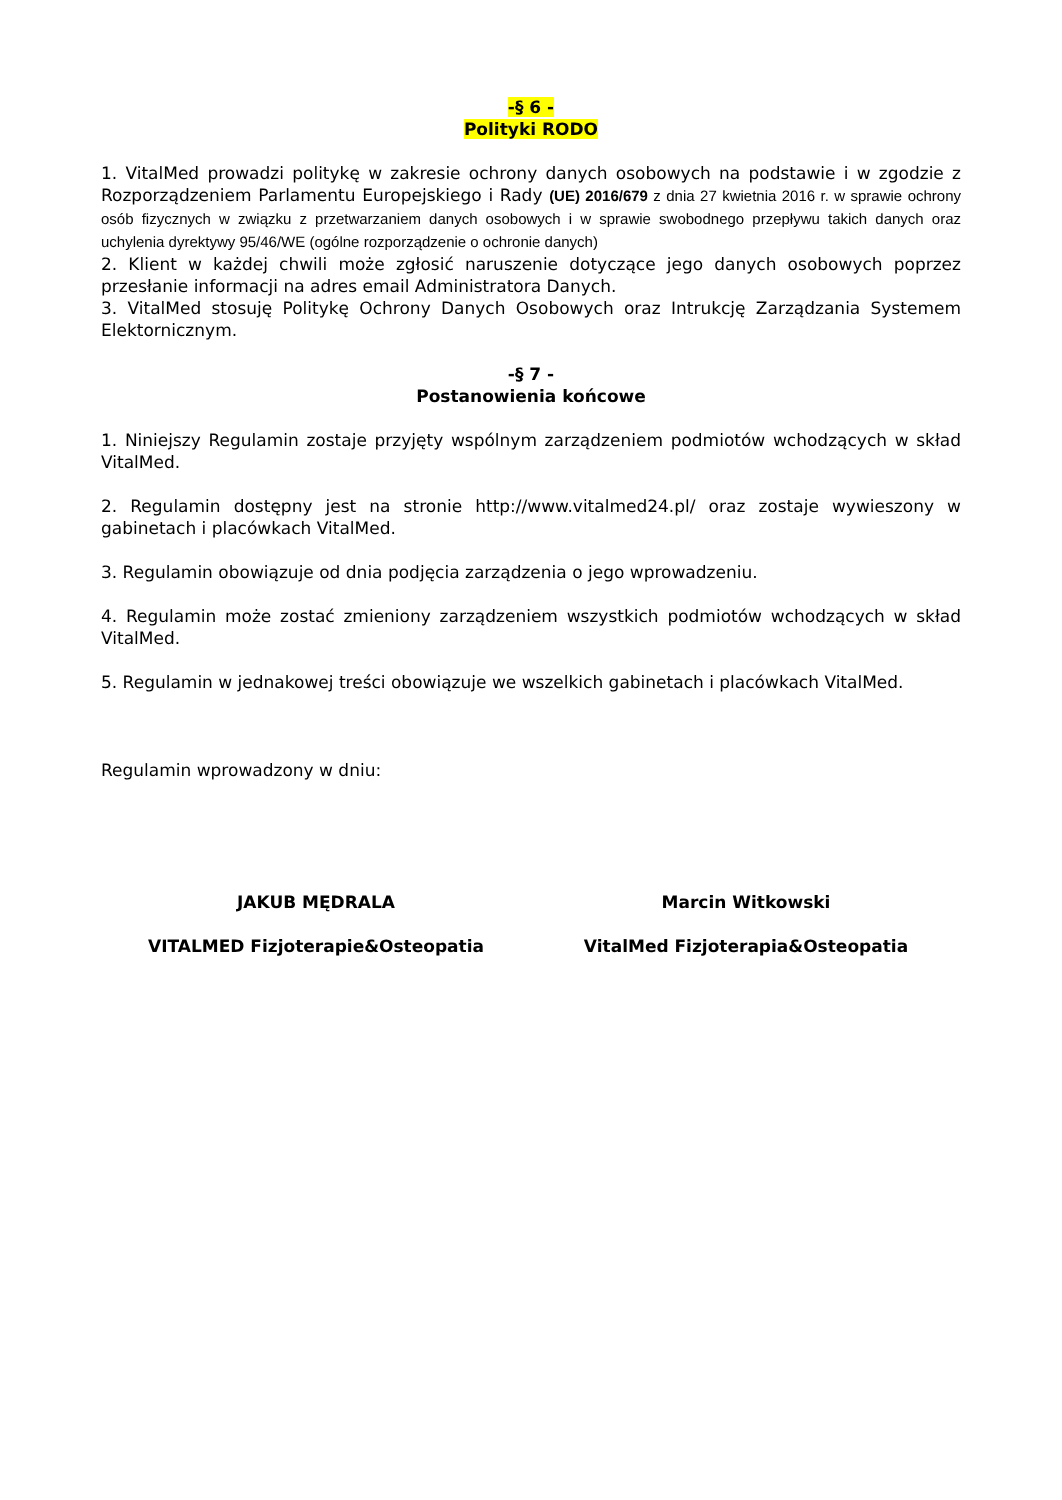-§ 6 -
Polityki RODO
1. VitalMed prowadzi politykę w zakresie ochrony danych osobowych na podstawie i w zgodzie z Rozporządzeniem Parlamentu Europejskiego i Rady (UE) 2016/679 z dnia 27 kwietnia 2016 r. w sprawie ochrony osób fizycznych w związku z przetwarzaniem danych osobowych i w sprawie swobodnego przepływu takich danych oraz uchylenia dyrektywy 95/46/WE (ogólne rozporządzenie o ochronie danych)
2. Klient w każdej chwili może zgłosić naruszenie dotyczące jego danych osobowych poprzez przesłanie informacji na adres email Administratora Danych.
3. VitalMed stosuję Politykę Ochrony Danych Osobowych oraz Intrukcję Zarządzania Systemem Elektornicznym.
-§ 7 -
Postanowienia końcowe
1. Niniejszy Regulamin zostaje przyjęty wspólnym zarządzeniem podmiotów wchodzących w skład VitalMed.
2. Regulamin dostępny jest na stronie http://www.vitalmed24.pl/ oraz zostaje wywieszony w gabinetach i placówkach VitalMed.
3. Regulamin obowiązuje od dnia podjęcia zarządzenia o jego wprowadzeniu.
4. Regulamin może zostać zmieniony zarządzeniem wszystkich podmiotów wchodzących w skład VitalMed.
5. Regulamin w jednakowej treści obowiązuje we wszelkich gabinetach i placówkach VitalMed.
Regulamin wprowadzony w dniu:
JAKUB MĘDRALA Marcin Witkowski
VITALMED Fizjoterapie&Osteopatia
VitalMed Fizjoterapia&Osteopatia